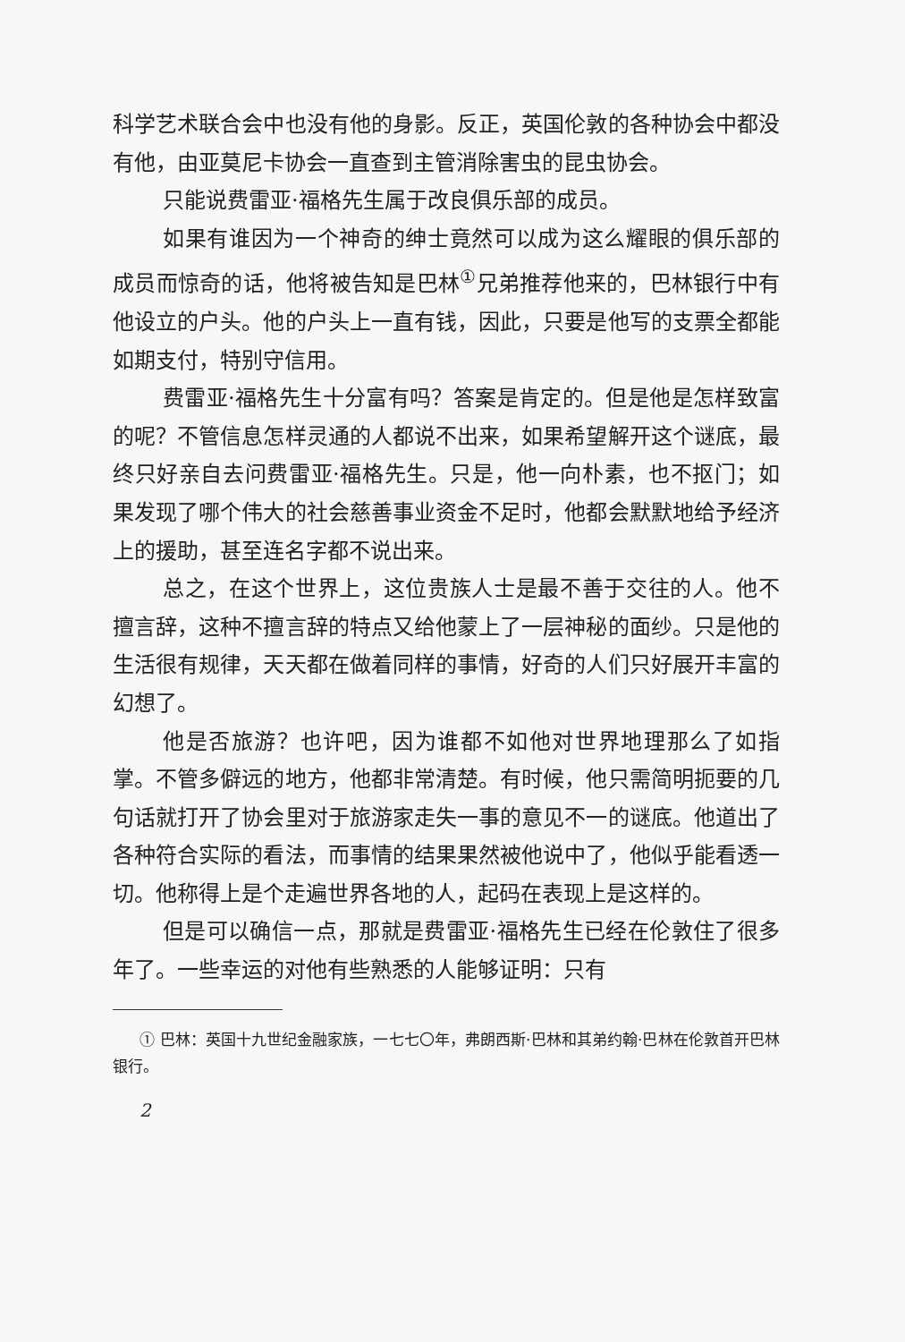科学艺术联合会中也没有他的身影。反正，英国伦敦的各种协会中都没有他，由亚莫尼卡协会一直查到主管消除害虫的昆虫协会。
只能说费雷亚·福格先生属于改良俱乐部的成员。
如果有谁因为一个神奇的绅士竟然可以成为这么耀眼的俱乐部的成员而惊奇的话，他将被告知是巴林<sup>①</sup>兄弟推荐他来的，巴林银行中有他设立的户头。他的户头上一直有钱，因此，只要是他写的支票全都能如期支付，特别守信用。
费雷亚·福格先生十分富有吗？答案是肯定的。但是他是怎样致富的呢？不管信息怎样灵通的人都说不出来，如果希望解开这个谜底，最终只好亲自去问费雷亚·福格先生。只是，他一向朴素，也不抠门；如果发现了哪个伟大的社会慈善事业资金不足时，他都会默默地给予经济上的援助，甚至连名字都不说出来。
总之，在这个世界上，这位贵族人士是最不善于交往的人。他不擅言辞，这种不擅言辞的特点又给他蒙上了一层神秘的面纱。只是他的生活很有规律，天天都在做着同样的事情，好奇的人们只好展开丰富的幻想了。
他是否旅游？也许吧，因为谁都不如他对世界地理那么了如指掌。不管多僻远的地方，他都非常清楚。有时候，他只需简明扼要的几句话就打开了协会里对于旅游家走失一事的意见不一的谜底。他道出了各种符合实际的看法，而事情的结果果然被他说中了，他似乎能看透一切。他称得上是个走遍世界各地的人，起码在表现上是这样的。
但是可以确信一点，那就是费雷亚·福格先生已经在伦敦住了很多年了。一些幸运的对他有些熟悉的人能够证明：只有
① 巴林：英国十九世纪金融家族，一七七〇年，弗朗西斯·巴林和其弟约翰·巴林在伦敦首开巴林银行。
2